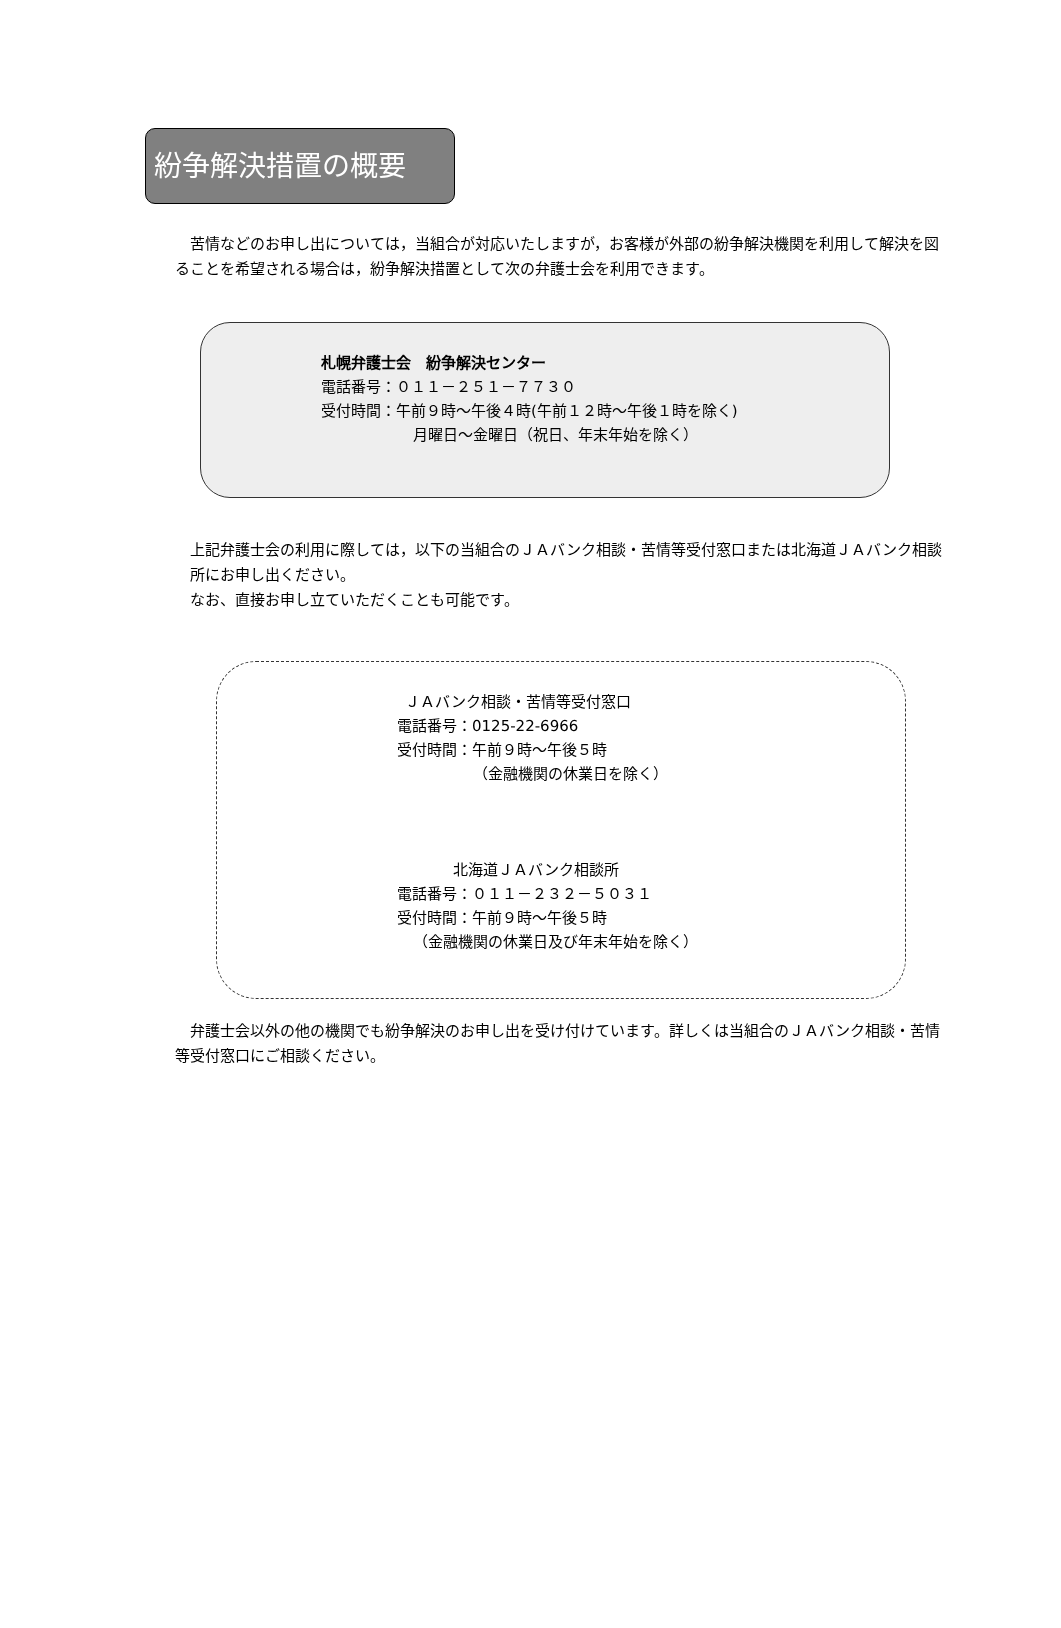紛争解決措置の概要
　苦情などのお申し出については，当組合が対応いたしますが，お客様が外部の紛争解決機関を利用して解決を図ることを希望される場合は，紛争解決措置として次の弁護士会を利用できます。
札幌弁護士会　紛争解決センター
電話番号：０１１－２５１－７７３０
受付時間：午前９時～午後４時(午前１２時～午後１時を除く)
月曜日～金曜日（祝日、年末年始を除く）
上記弁護士会の利用に際しては，以下の当組合のＪＡバンク相談・苦情等受付窓口または北海道ＪＡバンク相談所にお申し出ください。
なお、直接お申し立ていただくことも可能です。
ＪＡバンク相談・苦情等受付窓口
電話番号：0125-22-6966
受付時間：午前９時～午後５時
（金融機関の休業日を除く）
北海道ＪＡバンク相談所
電話番号：０１１－２３２－５０３１
受付時間：午前９時～午後５時
（金融機関の休業日及び年末年始を除く）
　弁護士会以外の他の機関でも紛争解決のお申し出を受け付けています。詳しくは当組合のＪＡバンク相談・苦情等受付窓口にご相談ください。